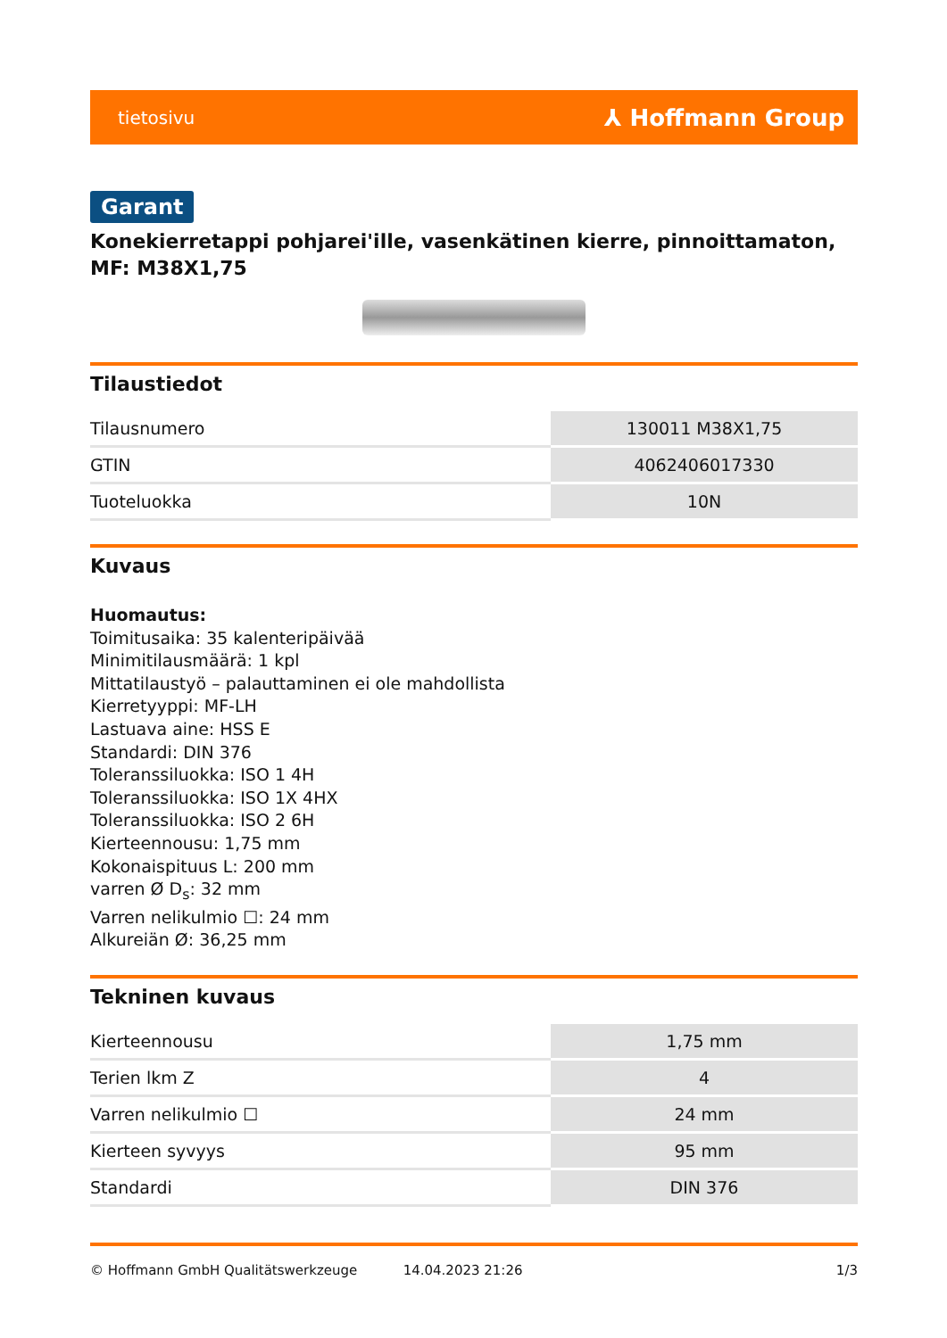tietosivu ⅄ Hoffmann Group
Garant
Konekierretappi pohjarei'ille, vasenkätinen kierre, pinnoittamaton, MF: M38X1,75
Tilaustiedot
| Tilausnumero | 130011 M38X1,75 |
| GTIN | 4062406017330 |
| Tuoteluokka | 10N |
Kuvaus
Huomautus:
Toimitusaika: 35 kalenteripäivää
Minimitilausmäärä: 1 kpl
Mittatilaustyö – palauttaminen ei ole mahdollista
Kierretyyppi: MF-LH
Lastuava aine: HSS E
Standardi: DIN 376
Toleranssiluokka: ISO 1 4H
Toleranssiluokka: ISO 1X 4HX
Toleranssiluokka: ISO 2 6H
Kierteennousu: 1,75 mm
Kokonaispituus L: 200 mm
varren Ø D<sub>s</sub>: 32 mm
Varren nelikulmio ☐: 24 mm
Alkureiän Ø: 36,25 mm
Tekninen kuvaus
| Kierteennousu | 1,75 mm |
| Terien lkm Z | 4 |
| Varren nelikulmio ☐ | 24 mm |
| Kierteen syvyys | 95 mm |
| Standardi | DIN 376 |
© Hoffmann GmbH Qualitätswerkzeuge 14.04.2023 21:26 1/3